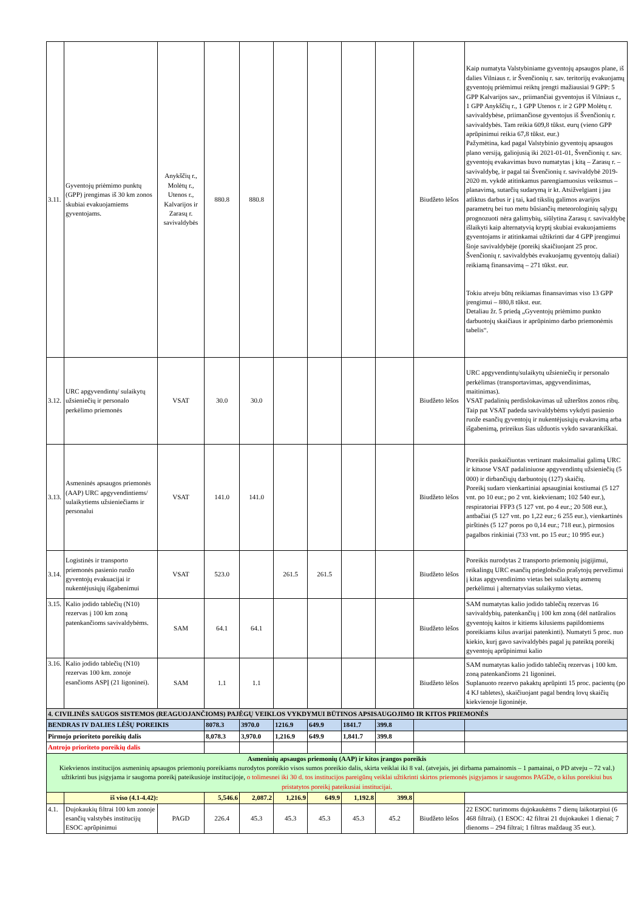| 3.11. | Gyventojų priėmimo punktų (GPP) įrengimas iš 30 km zonos skubiai evakuojamiems gyventojams. | Anykščių r., Molėtų r., Utenos r., Kalvarijos ir Zarasų r. savivaldybės | 880.8 | 880.8 | | | | | Biudžeto lėšos | Kaip numatyta Valstybiniame gyventojų apsaugos plane, iš dalies Vilniaus r. ir Švenčionių r. sav. teritorijų evakuojamų gyventojų priėmimui reiktų įrengti mažiausiai 9 GPP: 5 GPP Kalvarijos sav., priimančiai gyventojus iš Vilniaus r., 1 GPP Anykščių r., 1 GPP Utenos r. ir 2 GPP Molėtų r. savivaldybėse, priimančiose gyventojus iš Švenčionių r. savivaldybės. Tam reikia 609,8 tūkst. eurų (vieno GPP aprūpinimui reikia 67,8 tūkst. eur.) Pažymėtina, kad pagal Valstybinio gyventojų apsaugos plano versiją, galiojusią iki 2021-01-01, Švenčionių r. sav. gyventojų evakavimas buvo numatytas į kitą – Zarasų r. – savivaldybę, ir pagal tai Švenčionių r. savivaldybė 2019-2020 m. vykdė atitinkamus parengiamuosius veiksmus – planavimą, sutarčių sudarymą ir kt. Atsižvelgiant į jau atliktus darbus ir į tai, kad tikslių galimos avarijos parametrų bei tuo metu būsiančių meteorologinių sąlygų prognozuoti nėra galimybių, siūlytina Zarasų r. savivaldybę išlaikyti kaip alternatyvią kryptį skubiai evakuojamiems gyventojams ir atitinkamai užtikrinti dar 4 GPP įrengimui šioje savivaldybėje (poreikį skaičiuojant 25 proc. Švenčionių r. savivaldybės evakuojamų gyventojų daliai) reikiamą finansavimą – 271 tūkst. eur. Tokiu atveju būtų reikiamas finansavimas viso 13 GPP įrengimui – 880,8 tūkst. eur. Detaliau žr. 5 priedą „Gyventojų priėmimo punkto darbuotojų skaičiaus ir aprūpinimo darbo priemonėmis tabelis“. |
| 3.12. | URC apgyvendintų/ sulaikytų užsieniečių ir personalo perkėlimo priemonės | VSAT | 30.0 | 30.0 | | | | | Biudžeto lėšos | URC apgyvendintų/sulaikytų užsieniečių ir personalo perkėlimas (transportavimas, apgyvendinimas, maitinimas). VSAT padalinių perdislokavimas už užterštos zonos ribų. Taip pat VSAT padeda savivaldybėms vykdyti pasienio ruože esančių gyventojų ir nukentėjusiųjų evakavimą arba išgabenimą, prireikus šias užduotis vykdo savarankiškai. |
| 3.13. | Asmeninės apsaugos priemonės (AAP) URC apgyvendintiems/ sulaikytiems užsieniečiams ir personalui | VSAT | 141.0 | 141.0 | | | | | Biudžeto lėšos | Poreikis paskaičiuotas vertinant maksimaliai galimą URC ir kituose VSAT padaliniuose apgyvendintų užsieniečių (5 000) ir dirbančiųjų darbuotojų (127) skaičių. Poreikį sudaro vienkartiniai apsauginiai kostiumai (5 127 vnt. po 10 eur.; po 2 vnt. kiekvienam; 102 540 eur.), respiratoriai FFP3 (5 127 vnt. po 4 eur.; 20 508 eur.), antbačiai (5 127 vnt. po 1,22 eur.; 6 255 eur.), vienkartinės pirštinės (5 127 poros po 0,14 eur.; 718 eur.), pirmosios pagalbos rinkiniai (733 vnt. po 15 eur.; 10 995 eur.) |
| 3.14. | Logistinės ir transporto priemonės pasienio ruožo gyventojų evakuacijai ir nukentėjusiųjų išgabenimui | VSAT | 523.0 | | 261.5 | 261.5 | | | Biudžeto lėšos | Poreikis nurodytas 2 transporto priemonių įsigijimui, reikalingų URC esančių prieglobsčio prašytojų pervežimui į kitas apgyvendinimo vietas bei sulaikytų asmenų perkėlimui į alternatyvias sulaikymo vietas. |
| 3.15. | Kalio jodido tablečių (N10) rezervas į 100 km zoną patenkančioms savivaldybėms. | SAM | 64.1 | 64.1 | | | | | Biudžeto lėšos | SAM numatytas kalio jodido tablečių rezervas 16 savivaldybių, patenkančių į 100 km zoną (dėl natūralios gyventojų kaitos ir kitiems kilusiems papildomiems poreikiams kilus avarijai patenkinti). Numatyti 5 proc. nuo kiekio, kurį gavo savivaldybės pagal jų pateiktą poreikį gyventojų aprūpinimui kalio |
| 3.16. | Kalio jodido tablečių (N10) rezervas 100 km. zonoje esančioms ASPĮ (21 ligoninei). | SAM | 1.1 | 1.1 | | | | | Biudžeto lėšos | SAM numatytas kalio jodido tablečių rezervas į 100 km. zoną patenkančioms 21 ligoninei. Suplanuoto rezervo pakaktų aprūpinti 15 proc. pacientų (po 4 KJ tabletes), skaičiuojant pagal bendrą lovų skaičių kiekvienoje ligoninėje. |
| 4. CIVILINĖS SAUGOS SISTEMOS (REAGUOJANČIOMS) PAJĖGŲ VEIKLOS VYKDYMUI BŪTINOS APSISAUGOJIMO IR KITOS PRIEMONĖS | | | | | | | | | | |
| BENDRAS IV DALIES LĖŠŲ POREIKIS | | | 8078.3 | 3970.0 | 1216.9 | 649.9 | 1841.7 | 399.8 | | |
| Pirmojo prioriteto poreikių dalis | | | 8,078.3 | 3,970.0 | 1,216.9 | 649.9 | 1,841.7 | 399.8 | | |
| Antrojo prioriteto poreikių dalis | | | | | | | | | | |
| Asmeninių apsaugos priemonių (AAP) ir kitos įrangos poreikis Kiekvienos institucijos asmeninių apsaugos priemonių poreikiams nurodytos poreikio visos sumos poreikio dalis, skirta veiklai iki 8 val. (atvejais, jei dirbama pamainomis – 1 pamainai, o PD atveju – 72 val.) užtikrinti bus įsigyjama ir saugoma poreikį pateikusioje institucijoje, o tolimesnei iki 30 d. tos institucijos pareigūnų veiklai užtikrinti skirtos priemonės įsigyjamos ir saugomos PAGDe, o kilus poreikiui bus pristatytos poreikį pateikusiai institucijai. | | | | | | | | | | |
| | iš viso (4.1-4.42): | | 5,546.6 | 2,087.2 | 1,216.9 | 649.9 | 1,192.8 | 399.8 | | |
| 4.1. | Dujokaukių filtrai 100 km zonoje esančių valstybės institucijų ESOC aprūpinimui | PAGD | 226.4 | 45.3 | 45.3 | 45.3 | 45.3 | 45.2 | Biudžeto lėšos | 22 ESOC turimoms dujokaukėms 7 dienų laikotarpiui (6 468 filtrai). (1 ESOC: 42 filtrai 21 dujokaukei 1 dienai; 7 dienoms – 294 filtrai; 1 filtras maždaug 35 eur.). |